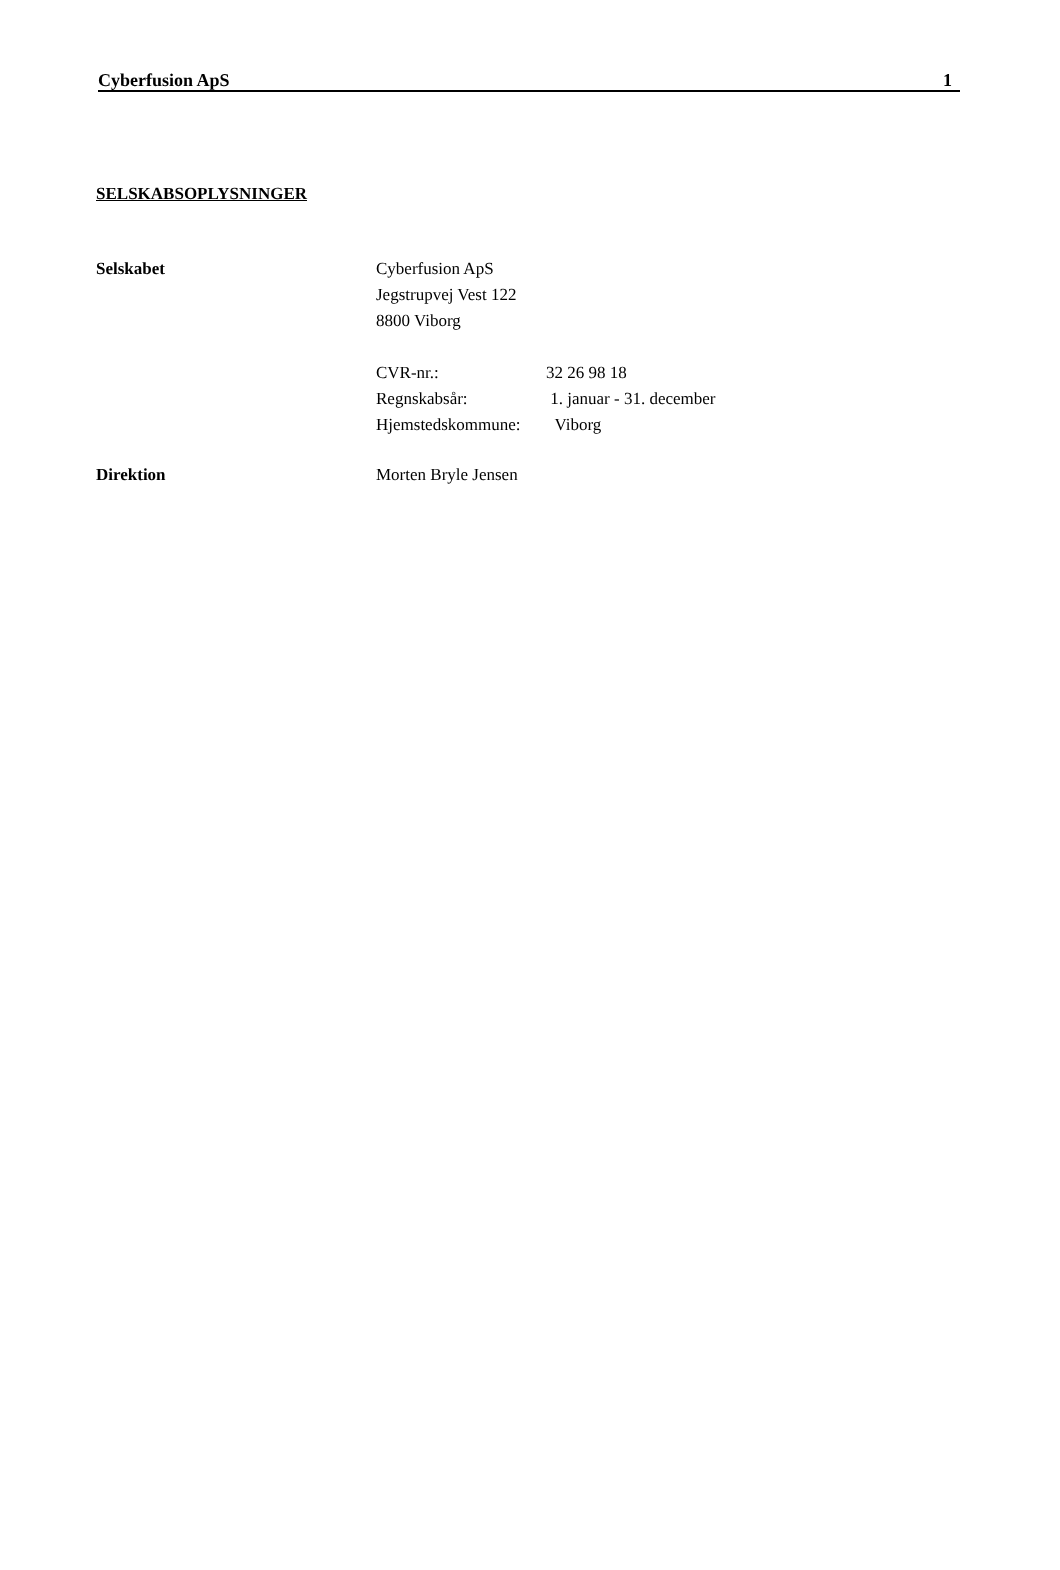Cyberfusion ApS 1
SELSKABSOPLYSNINGER
Selskabet Cyberfusion ApS
Jegstrupvej Vest 122
8800 Viborg
| CVR-nr.: | 32 26 98 18 |
| Regnskabsår: | 1. januar - 31. december |
| Hjemstedskommune: | Viborg |
Direktion Morten Bryle Jensen